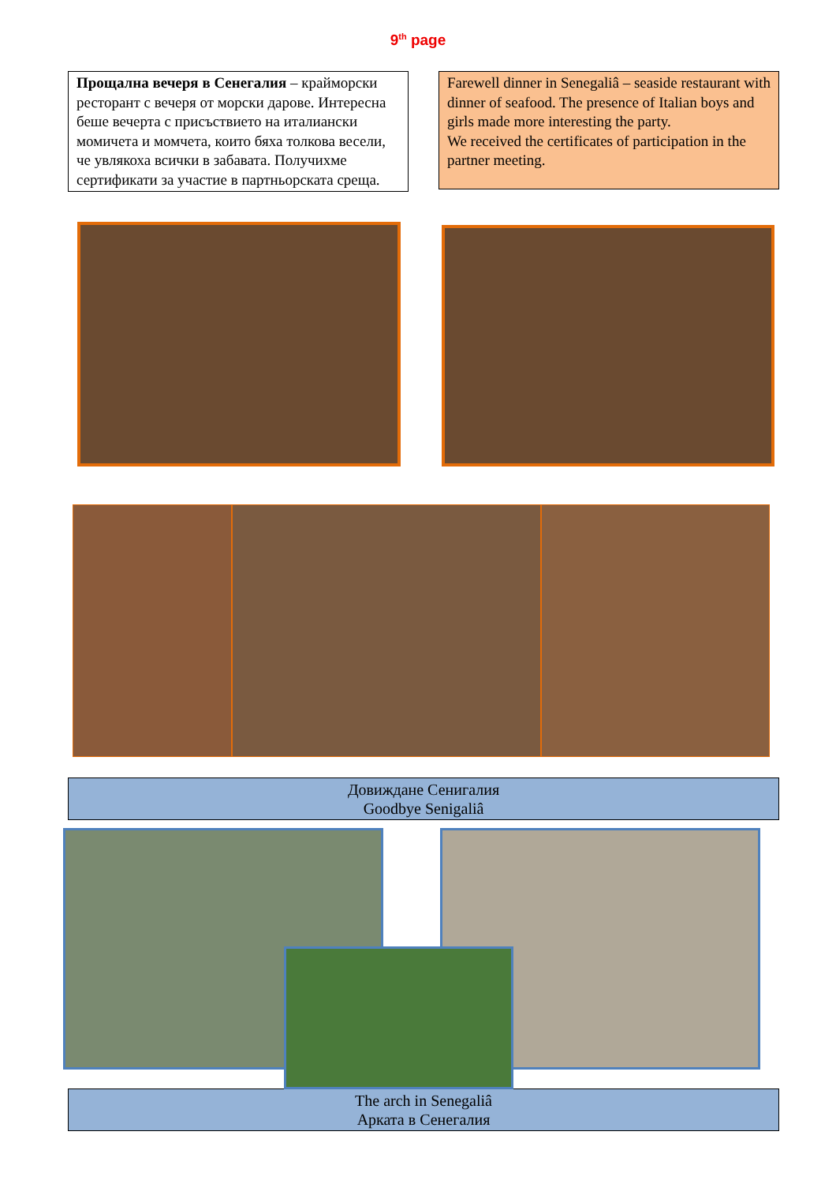9<sup>th</sup> page
Прощална вечеря в Сенегалия – крайморски ресторант с вечеря от морски дарове. Интересна беше вечерта с присъствието на италиански момичета и момчета, които бяха толкова весели, че увлякоха всички в забавата. Получихме сертификати за участие в партньорската среща.
Farewell dinner in Senegaliâ – seaside restaurant with dinner of seafood. The presence of Italian boys and girls made more interesting the party.
We received the certificates of participation in the partner meeting.
Довиждане Сенигалия
Goodbye Senigaliâ
The arch in Senegaliâ
Арката в Сенегалия